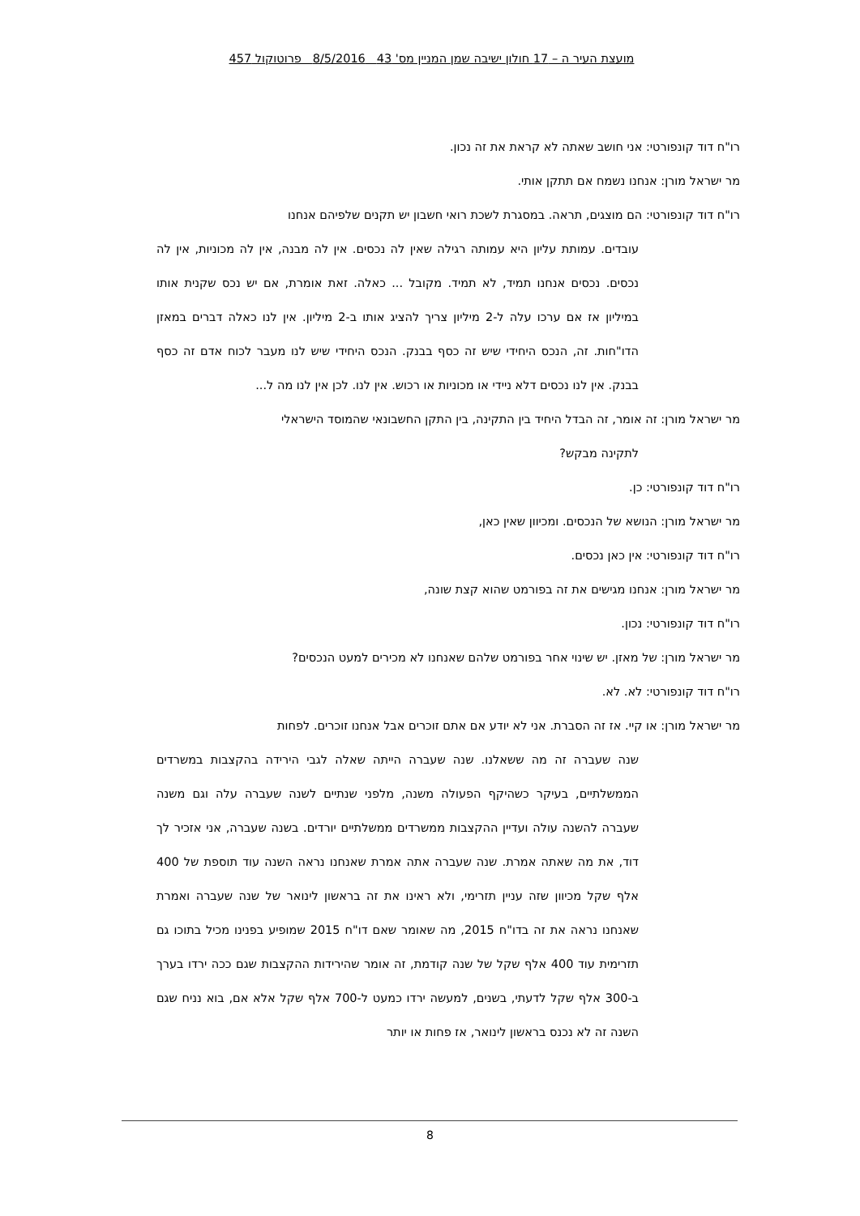מועצת העיר ה – 17 חולון ישיבה שמן המניין מס' 43 8/5/2016 פרוטוקול 457
רו"ח דוד קונפורטי: אני חושב שאתה לא קראת את זה נכון.
מר ישראל מורן: אנחנו נשמח אם תתקן אותי.
רו"ח דוד קונפורטי: הם מוצגים, תראה. במסגרת לשכת רואי חשבון יש תקנים שלפיהם אנחנו
עובדים. עמותת עליון היא עמותה רגילה שאין לה נכסים. אין לה מבנה, אין לה מכוניות, אין לה נכסים. נכסים אנחנו תמיד, לא תמיד. מקובל ... כאלה. זאת אומרת, אם יש נכס שקנית אותו במיליון אז אם ערכו עלה ל-2 מיליון צריך להציג אותו ב-2 מיליון. אין לנו כאלה דברים במאזן הדו"חות. זה, הנכס היחידי שיש זה כסף בבנק. הנכס היחידי שיש לנו מעבר לכוח אדם זה כסף בבנק. אין לנו נכסים דלא ניידי או מכוניות או רכוש. אין לנו. לכן אין לנו מה ל...
מר ישראל מורן: זה אומר, זה הבדל היחיד בין התקינה, בין התקן החשבונאי שהמוסד הישראלי
לתקינה מבקש?
רו"ח דוד קונפורטי: כן.
מר ישראל מורן: הנושא של הנכסים. ומכיוון שאין כאן,
רו"ח דוד קונפורטי: אין כאן נכסים.
מר ישראל מורן: אנחנו מגישים את זה בפורמט שהוא קצת שונה,
רו"ח דוד קונפורטי: נכון.
מר ישראל מורן: של מאזן. יש שינוי אחר בפורמט שלהם שאנחנו לא מכירים למעט הנכסים?
רו"ח דוד קונפורטי: לא. לא.
מר ישראל מורן: או קיי. אז זה הסברת. אני לא יודע אם אתם זוכרים אבל אנחנו זוכרים. לפחות
שנה שעברה זה מה ששאלנו. שנה שעברה הייתה שאלה לגבי הירידה בהקצבות במשרדים הממשלתיים, בעיקר כשהיקף הפעולה משנה, מלפני שנתיים לשנה שעברה עלה וגם משנה שעברה להשנה עולה ועדיין ההקצבות ממשרדים ממשלתיים יורדים. בשנה שעברה, אני אזכיר לך דוד, את מה שאתה אמרת. שנה שעברה אתה אמרת שאנחנו נראה השנה עוד תוספת של 400 אלף שקל מכיוון שזה עניין תזרימי, ולא ראינו את זה בראשון לינואר של שנה שעברה ואמרת שאנחנו נראה את זה בדו"ח 2015, מה שאומר שאם דו"ח 2015 שמופיע בפנינו מכיל בתוכו גם תזרימית עוד 400 אלף שקל של שנה קודמת, זה אומר שהירידות ההקצבות שגם ככה ירדו בערך ב-300 אלף שקל לדעתי, בשנים, למעשה ירדו כמעט ל-700 אלף שקל אלא אם, בוא נניח שגם השנה זה לא נכנס בראשון לינואר, אז פחות או יותר
8